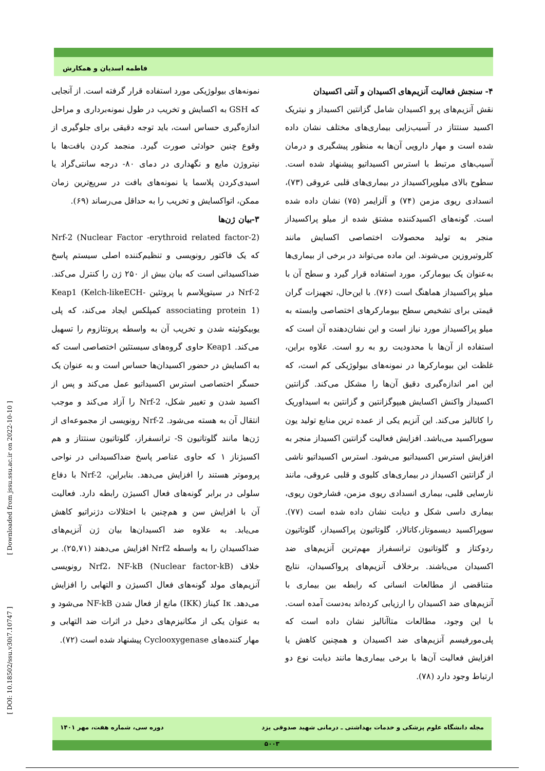فاطمه اسدیان و همکارش
نمونه‌های بیولوژیکی مورد استفاده قرار گرفته است. از آنجایی که GSH به اکسایش و تخریب در طول نمونه‌برداری و مراحل اندازه‌گیری حساس است، باید توجه دقیقی برای جلوگیری از وقوع چنین حوادثی صورت گیرد. منجمد کردن بافت‌ها با نیتروژن مایع و نگهداری در دمای ۸۰- درجه سانتی‌گراد یا اسیدی‌کردن پلاسما یا نمونه‌های بافت در سریع‌ترین زمان ممکن، اتواکسایش و تخریب را به حداقل می‌رساند (۶۹).
۳-بیان ژن‌ها
Nrf-2 (Nuclear Factor -erythroid related factor-2) که یک فاکتور رونویسی و تنظیم‌کننده اصلی سیستم پاسخ ضداکسیدانی است که بیان بیش از ۲۵۰ ژن را کنترل می‌کند. Nrf-2 در سیتوپلاسم با پروتئین Keap1 (Kelch-likeECH-associating protein 1) کمپلکس ایجاد می‌کند، که پلی یوبیکوئیته شدن و تخریب آن به واسطه پروتئازوم را تسهیل می‌کند. Keap1 حاوی گروه‌های سیستئین اختصاصی است که به اکسایش در حضور اکسیدان‌ها حساس است و به عنوان یک حسگر اختصاصی استرس اکسیداتیو عمل می‌کند و پس از اکسید شدن و تغییر شکل، Nrf-2 را آزاد می‌کند و موجب انتقال آن به هسته می‌شود. Nrf-2 رونویسی از مجموعه‌ای از ژن‌ها مانند گلوتاتیون S- ترانسفراز، گلوتاتیون سنتتاز و هم اکسیژناز ۱ که حاوی عناصر پاسخ ضداکسیدانی در نواحی پروموتر هستند را افزایش می‌دهد. بنابراین، Nrf-2 با دفاع سلولی در برابر گونه‌های فعال اکسیژن رابطه دارد. فعالیت آن با افزایش سن و هم‌چنین با اختلالات دژنراتیو کاهش می‌یابد. به علاوه ضد اکسیدان‌ها بیان ژن آنزیم‌های ضداکسیدان را به واسطه Nrf2 افزایش می‌دهند (۲۵,۷۱). بر خلاف Nrf2، NF-kB (Nuclear factor-kB) رونویسی آنزیم‌های مولد گونه‌های فعال اکسیژن و التهابی را افزایش می‌دهد. Iκ کیناز (IKK) مانع از فعال شدن NF-kB می‌شود و به عنوان یکی از مکانیزم‌های دخیل در اثرات ضد التهابی و مهار کننده‌های Cyclooxygenase پیشنهاد شده است (۷۲).
۴- سنجش فعالیت آنزیم‌های اکسیدان و آنتی اکسیدان
نقش آنزیم‌های پرو اکسیدان شامل گزانتین اکسیداز و نیتریک اکسید سنتتاز در آسیب‌زایی بیماری‌های مختلف نشان داده شده است و مهار دارویی آن‌ها به منظور پیشگیری و درمان آسیب‌های مرتبط با استرس اکسیداتیو پیشنهاد شده است. سطوح بالای میلوپراکسیداز در بیماری‌های قلبی عروقی (۷۳)، انسدادی ریوی مزمن (۷۴) و آلزایمر (۷۵) نشان داده شده است. گونه‌های اکسیدکننده مشتق شده از میلو پراکسیداز منجر به تولید محصولات اختصاصی اکسایش مانند کلروتیروزین می‌شوند. این ماده می‌تواند در برخی از بیماری‌ها به‌عنوان یک بیومارکر، مورد استفاده قرار گیرد و سطح آن با میلو پراکسیداز هماهنگ است (۷۶). با این‌حال، تجهیزات گران قیمتی برای تشخیص سطح بیومارکرهای اختصاصی وابسته به میلو پراکسیداز مورد نیاز است و این نشان‌دهنده آن است که استفاده از آن‌ها با محدودیت رو به رو است. علاوه براین، غلظت این بیومارکرها در نمونه‌های بیولوژیکی کم است، که این امر اندازه‌گیری دقیق آن‌ها را مشکل می‌کند. گزانتین اکسیداز واکنش اکسایش هیپوگزانتین و گزانتین به اسیداوریک را کاتالیز می‌کند. این آنزیم یکی از عمده ترین منابع تولید یون سوپراکسید می‌باشد. افزایش فعالیت گزانتین اکسیداز منجر به افزایش استرس اکسیداتیو می‌شود. استرس اکسیداتیو ناشی از گزانتین اکسیداز در بیماری‌های کلیوی و قلبی عروقی، مانند نارسایی قلبی، بیماری انسدادی ریوی مزمن، فشارخون ریوی، بیماری داسی شکل و دیابت نشان داده شده است (۷۷). سوپراکسید دیسموتاز،کاتالاز، گلوتاتیون پراکسیداز، گلوتاتیون ردوکتاز و گلوتاتیون ترانسفراز مهم‌ترین آنزیم‌های ضد اکسیدان می‌باشند. برخلاف آنزیم‌های پرواکسیدان، نتایج متناقضی از مطالعات انسانی که رابطه بین بیماری با آنزیم‌های ضد اکسیدان را ارزیابی کرده‌اند به‌دست آمده است. با این وجود، مطالعات متاآنالیز نشان داده است که پلی‌مورفیسم آنزیم‌های ضد اکسیدان و همچنین کاهش یا افزایش فعالیت آن‌ها با برخی بیماری‌ها مانند دیابت نوع دو ارتباط وجود دارد (۷۸).
[ Downloaded from jssu.ssu.ac.ir on 2022-10-10 ]
[ DOI: 10.18502/ssu.v30i7.10747 ]
مجله دانشگاه علوم پزشکی و خدمات بهداشتی ـ درمانی شهید صدوقی یزد دوره سی، شماره هفت، مهر ۱۴۰۱
۵۰۰۳